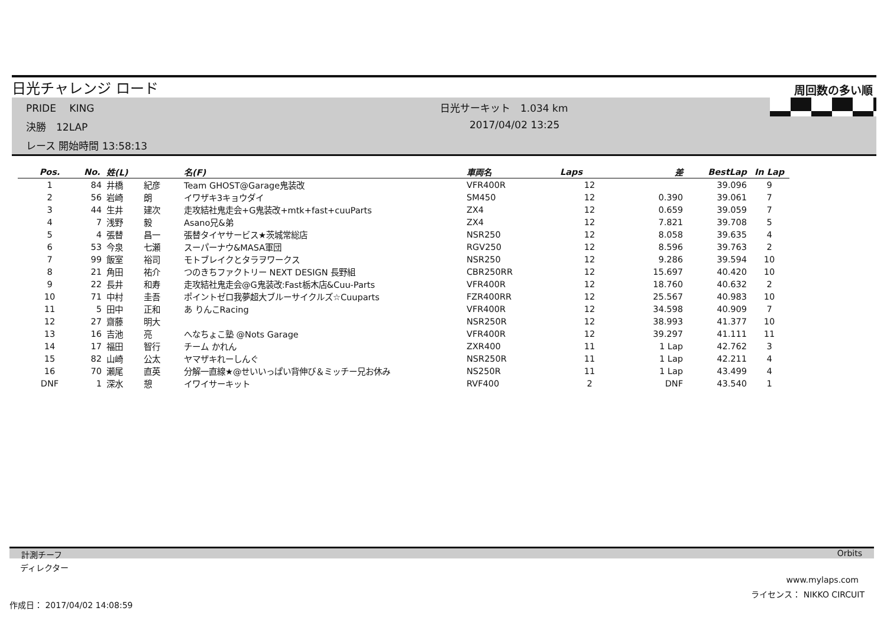日光チャレンジ ロード 周回数の多い順
PRIDE　 KING 日光サーキット　1.034 km
決勝　12LAP 2017/04/02 13:25
レース 開始時間 13:58:13
| Pos. | No. | 姓(L) | | 名(F) | 車両名 | Laps | 差 | BestLap | In Lap |
| --- | --- | --- | --- | --- | --- | --- | --- | --- | --- |
| 1 | 84 | 井橋 | 紀彦 | Team GHOST@Garage鬼装改 | VFR400R | 12 | | 39.096 | 9 |
| 2 | 56 | 岩崎 | 朗 | イワザキ3キョウダイ | SM450 | 12 | 0.390 | 39.061 | 7 |
| 3 | 44 | 生井 | 建次 | 走攻結社鬼走会+G鬼装改+mtk+fast+cuuParts | ZX4 | 12 | 0.659 | 39.059 | 7 |
| 4 | 7 | 浅野 | 毅 | Asano兄&弟 | ZX4 | 12 | 7.821 | 39.708 | 5 |
| 5 | 4 | 張替 | 昌一 | 張替タイヤサービス★茨城常総店 | NSR250 | 12 | 8.058 | 39.635 | 4 |
| 6 | 53 | 今泉 | 七瀬 | スーパーナウ&MASA軍団 | RGV250 | 12 | 8.596 | 39.763 | 2 |
| 7 | 99 | 飯室 | 裕司 | モトブレイクとタラヲワークス | NSR250 | 12 | 9.286 | 39.594 | 10 |
| 8 | 21 | 角田 | 祐介 | つのきちファクトリー NEXT DESIGN 長野組 | CBR250RR | 12 | 15.697 | 40.420 | 10 |
| 9 | 22 | 長井 | 和寿 | 走攻結社鬼走会@G鬼装改:Fast栃木店&Cuu-Parts | VFR400R | 12 | 18.760 | 40.632 | 2 |
| 10 | 71 | 中村 | 圭吾 | ポイントゼロ我夢超大ブルーサイクルズ☆Cuuparts | FZR400RR | 12 | 25.567 | 40.983 | 10 |
| 11 | 5 | 田中 | 正和 | あ りんこRacing | VFR400R | 12 | 34.598 | 40.909 | 7 |
| 12 | 27 | 齋藤 | 明大 | | NSR250R | 12 | 38.993 | 41.377 | 10 |
| 13 | 16 | 吉池 | 亮 | へなちょこ塾 @Nots Garage | VFR400R | 12 | 39.297 | 41.111 | 11 |
| 14 | 17 | 福田 | 智行 | チーム かれん | ZXR400 | 11 | 1 Lap | 42.762 | 3 |
| 15 | 82 | 山崎 | 公太 | ヤマザキれーしんぐ | NSR250R | 11 | 1 Lap | 42.211 | 4 |
| 16 | 70 | 瀬尾 | 直英 | 分解一直線★@せいいっぱい背伸び＆ミッチー兄お休み | NS250R | 11 | 1 Lap | 43.499 | 4 |
| DNF | 1 | 深水 | 憩 | イワイサーキット | RVF400 | 2 | DNF | 43.540 | 1 |
計測チーフ Orbits
ディレクター
www.mylaps.com
ライセンス： NIKKO CIRCUIT
作成日： 2017/04/02 14:08:59